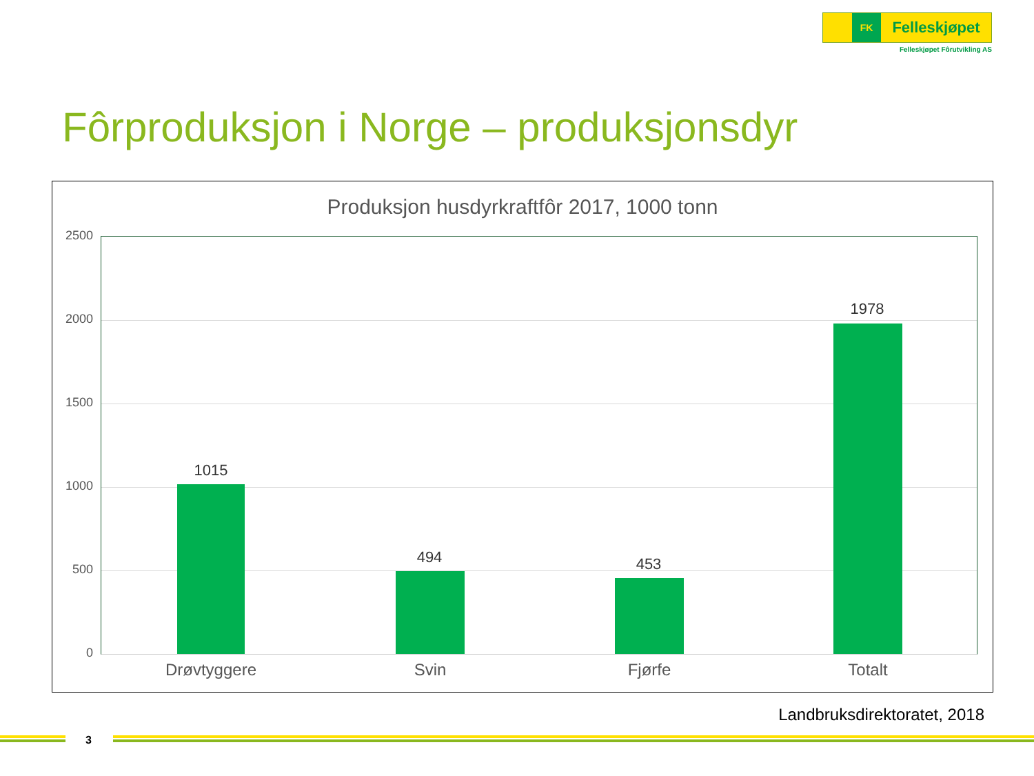FK
Felleskjøpet
Felleskjøpet Fôrutvikling AS
Fôrproduksjon i Norge – produksjonsdyr
Produksjon husdyrkraftfôr 2017, 1000 tonn
2500
2000
1500
1000
500
0
1015
494 453
1978
Drøvtyggere Svin Fjørfe Totalt
Landbruksdirektoratet, 2018
3